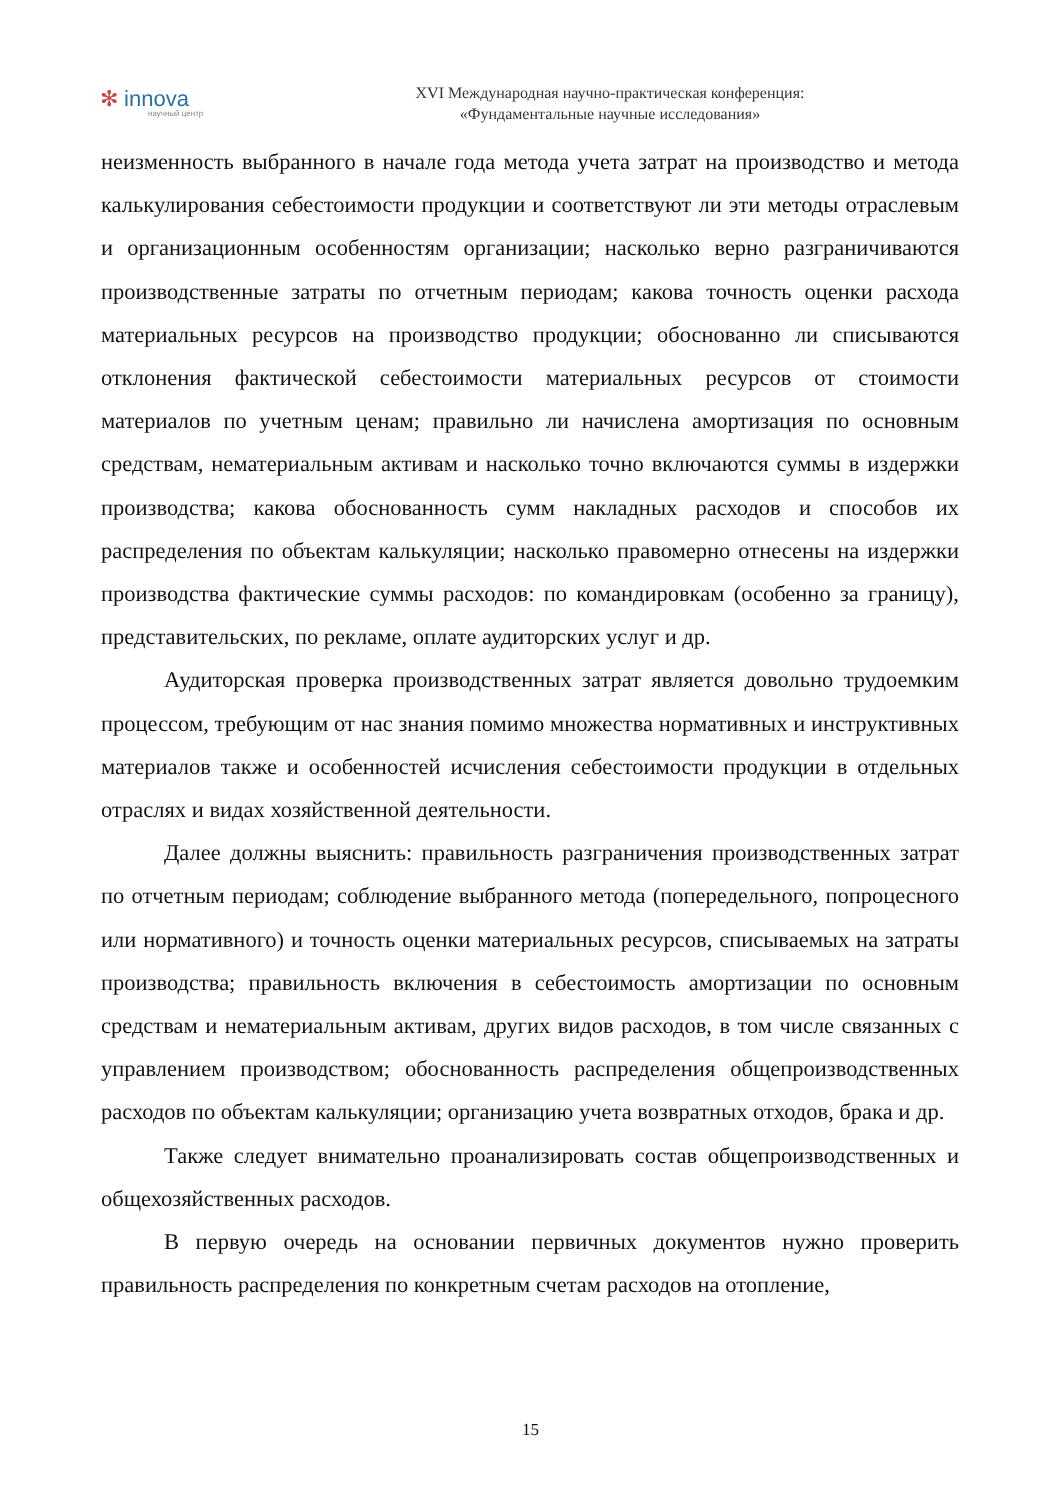✻ innova
научный центр
XVI Международная научно-практическая конференция:
«Фундаментальные научные исследования»
неизменность выбранного в начале года метода учета затрат на производство и метода калькулирования себестоимости продукции и соответствуют ли эти методы отраслевым и организационным особенностям организации; насколько верно разграничиваются производственные затраты по отчетным периодам; какова точность оценки расхода материальных ресурсов на производство продукции; обоснованно ли списываются отклонения фактической себестоимости материальных ресурсов от стоимости материалов по учетным ценам; правильно ли начислена амортизация по основным средствам, нематериальным активам и насколько точно включаются суммы в издержки производства; какова обоснованность сумм накладных расходов и способов их распределения по объектам калькуляции; насколько правомерно отнесены на издержки производства фактические суммы расходов: по командировкам (особенно за границу), представительских, по рекламе, оплате аудиторских услуг и др.
Аудиторская проверка производственных затрат является довольно трудоемким процессом, требующим от нас знания помимо множества нормативных и инструктивных материалов также и особенностей исчисления себестоимости продукции в отдельных отраслях и видах хозяйственной деятельности.
Далее должны выяснить: правильность разграничения производственных затрат по отчетным периодам; соблюдение выбранного метода (попередельного, попроцесного или нормативного) и точность оценки материальных ресурсов, списываемых на затраты производства; правильность включения в себестоимость амортизации по основным средствам и нематериальным активам, других видов расходов, в том числе связанных с управлением производством; обоснованность распределения общепроизводственных расходов по объектам калькуляции; организацию учета возвратных отходов, брака и др.
Также следует внимательно проанализировать состав общепроизводственных и общехозяйственных расходов.
В первую очередь на основании первичных документов нужно проверить правильность распределения по конкретным счетам расходов на отопление,
15